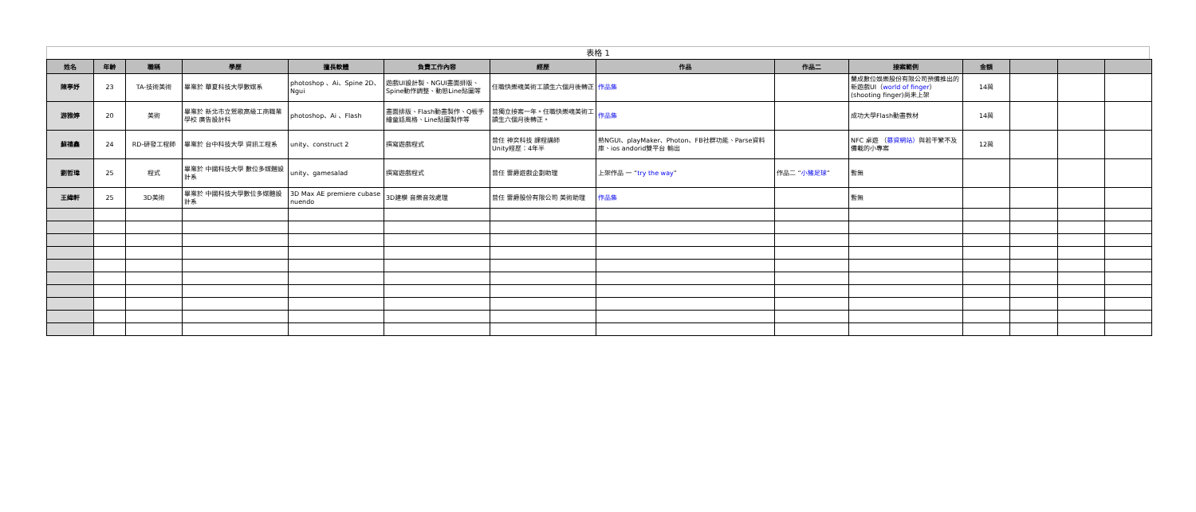表格 1
| 姓名 | 年齡 | 職稱 | 學歷 | 擅長軟體 | 負責工作內容 | 經歷 | 作品 | 作品二 | 接案範例 | 金額 | | | |
| --- | --- | --- | --- | --- | --- | --- | --- | --- | --- | --- | --- | --- | --- |
| 陳亭妤 | 23 | TA-技術美術 | 畢業於 華夏科技大學數媒系 | photoshop 、Ai、Spine 2D、Ngui | 遊戲UI設計製、NGUI畫面排版、Spine動作調整、動態Line貼圖等 | 任職快樂魂美術工讀生六個月後轉正 | 作品集 | | 蘭成數位娛樂股份有限公司預備推出的新遊戲UI（ world of finger ）(shooting finger)尚未上架 | 14萬 | | | |
| 游雅婷 | 20 | 美術 | 畢業於 新北市立鶯歌高級工商職業學校 廣告設計科 | photoshop、Ai 、Flash | 畫面排版、Flash動畫製作、Q板手繪童話風格、Line貼圖製作等 | 曾獨立接案一年。任職快樂魂美術工讀生六個月後轉正。 | 作品集 | | 成功大學Flash動畫教材 | 14萬 | | | |
| 蘇禧鑫 | 24 | RD-研發工程師 | 畢業於 台中科技大學 資訊工程系 | unity、construct 2 | 撰寫遊戲程式 | 曾任 神奕科技 課程講師 Unity經歷：4年半 | 熟NGUI、playMaker、Photon、FB社群功能、Parse資料庫、ios andorid雙平台 輸出 | | NFC 桌遊 （ 募資網站） 與若干繁不及備載的小專案 | 12萬 | | | |
| 劉哲瑋 | 25 | 程式 | 畢業於 中國科技大學 數位多媒體設計系 | unity、gamesalad | 撰寫遊戲程式 | 曾任 雷爵遊戲企劃助理 | 上架作品 一 “ try the way ” | 作品二 “ 小豬足球 ” | 暫無 | | | | |
| 王緯軒 | 25 | 3D美術 | 畢業於 中國科技大學數位多媒體設計系 | 3D Max AE premiere cubase nuendo | 3D建模 音樂音效處理 | 曾任 雷爵股份有限公司 美術助理 | 作品集 | | 暫無 | | | | |